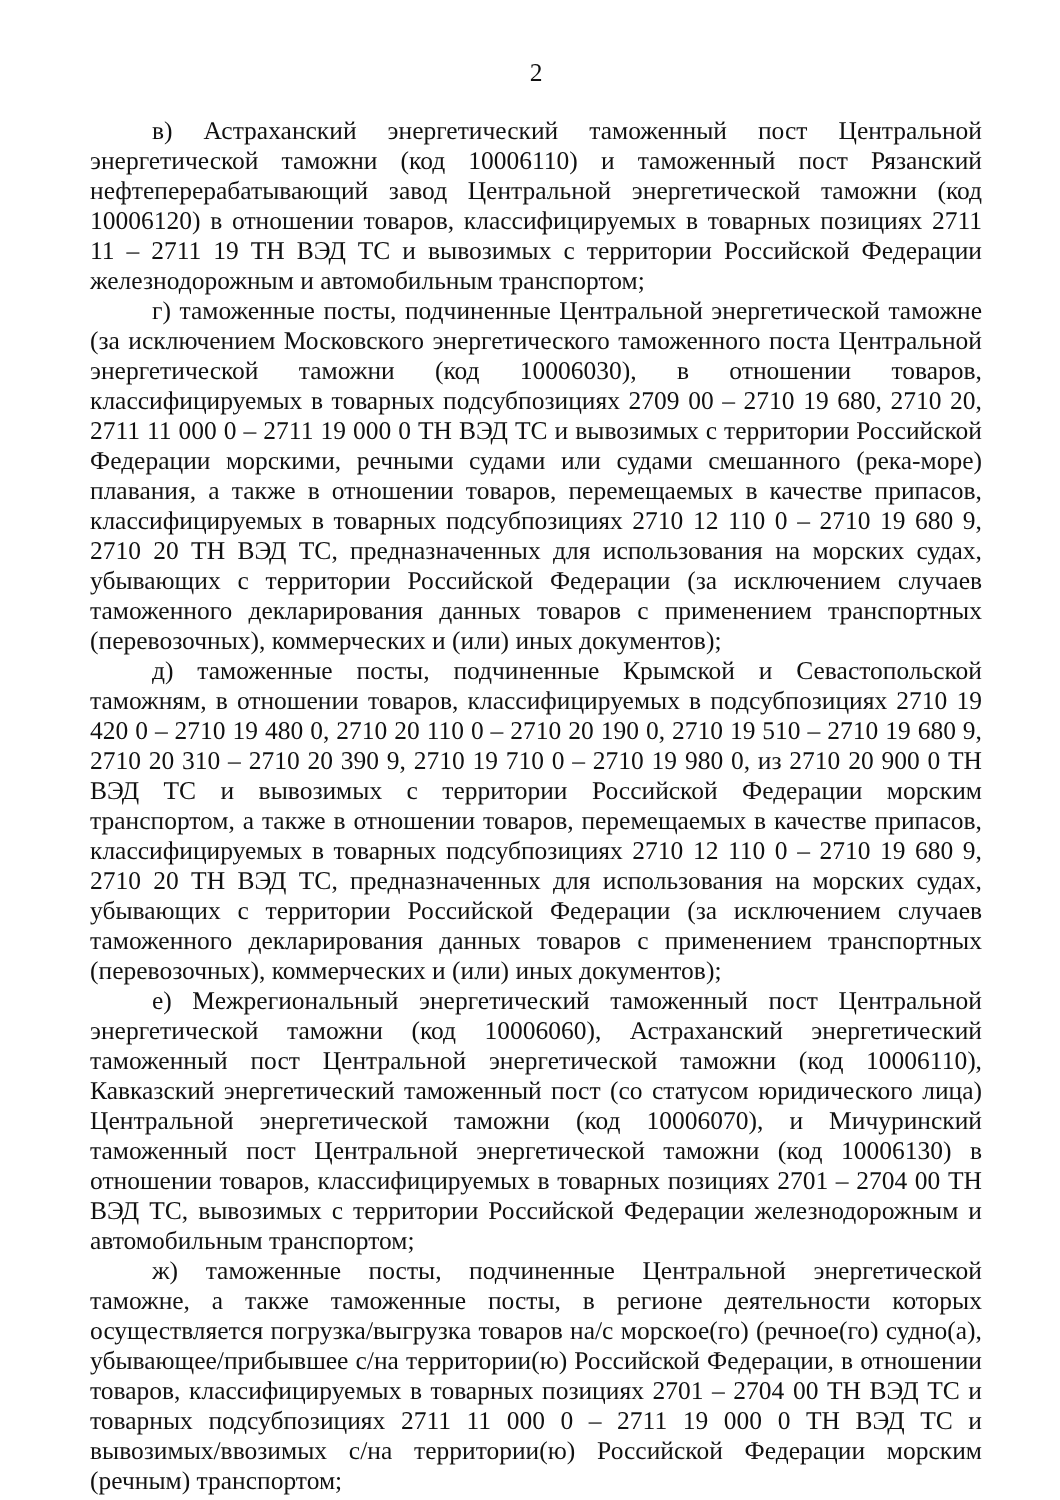2
в) Астраханский энергетический таможенный пост Центральной энергетической таможни (код 10006110) и таможенный пост Рязанский нефтеперерабатывающий завод Центральной энергетической таможни (код 10006120) в отношении товаров, классифицируемых в товарных позициях 2711 11 – 2711 19 ТН ВЭД ТС и вывозимых с территории Российской Федерации железнодорожным и автомобильным транспортом;
г) таможенные посты, подчиненные Центральной энергетической таможне (за исключением Московского энергетического таможенного поста Центральной энергетической таможни (код 10006030), в отношении товаров, классифицируемых в товарных подсубпозициях 2709 00 – 2710 19 680, 2710 20, 2711 11 000 0 – 2711 19 000 0 ТН ВЭД ТС и вывозимых с территории Российской Федерации морскими, речными судами или судами смешанного (река-море) плавания, а также в отношении товаров, перемещаемых в качестве припасов, классифицируемых в товарных подсубпозициях 2710 12 110 0 – 2710 19 680 9, 2710 20 ТН ВЭД ТС, предназначенных для использования на морских судах, убывающих с территории Российской Федерации (за исключением случаев таможенного декларирования данных товаров с применением транспортных (перевозочных), коммерческих и (или) иных документов);
д) таможенные посты, подчиненные Крымской и Севастопольской таможням, в отношении товаров, классифицируемых в подсубпозициях 2710 19 420 0 – 2710 19 480 0, 2710 20 110 0 – 2710 20 190 0, 2710 19 510 – 2710 19 680 9, 2710 20 310 – 2710 20 390 9, 2710 19 710 0 – 2710 19 980 0, из 2710 20 900 0 ТН ВЭД ТС и вывозимых с территории Российской Федерации морским транспортом, а также в отношении товаров, перемещаемых в качестве припасов, классифицируемых в товарных подсубпозициях 2710 12 110 0 – 2710 19 680 9, 2710 20 ТН ВЭД ТС, предназначенных для использования на морских судах, убывающих с территории Российской Федерации (за исключением случаев таможенного декларирования данных товаров с применением транспортных (перевозочных), коммерческих и (или) иных документов);
е) Межрегиональный энергетический таможенный пост Центральной энергетической таможни (код 10006060), Астраханский энергетический таможенный пост Центральной энергетической таможни (код 10006110), Кавказский энергетический таможенный пост (со статусом юридического лица) Центральной энергетической таможни (код 10006070), и Мичуринский таможенный пост Центральной энергетической таможни (код 10006130) в отношении товаров, классифицируемых в товарных позициях 2701 – 2704 00 ТН ВЭД ТС, вывозимых с территории Российской Федерации железнодорожным и автомобильным транспортом;
ж) таможенные посты, подчиненные Центральной энергетической таможне, а также таможенные посты, в регионе деятельности которых осуществляется погрузка/выгрузка товаров на/с морское(го) (речное(го) судно(а), убывающее/прибывшее с/на территории(ю) Российской Федерации, в отношении товаров, классифицируемых в товарных позициях 2701 – 2704 00 ТН ВЭД ТС и товарных подсубпозициях 2711 11 000 0 – 2711 19 000 0 ТН ВЭД ТС и вывозимых/ввозимых с/на территории(ю) Российской Федерации морским (речным) транспортом;